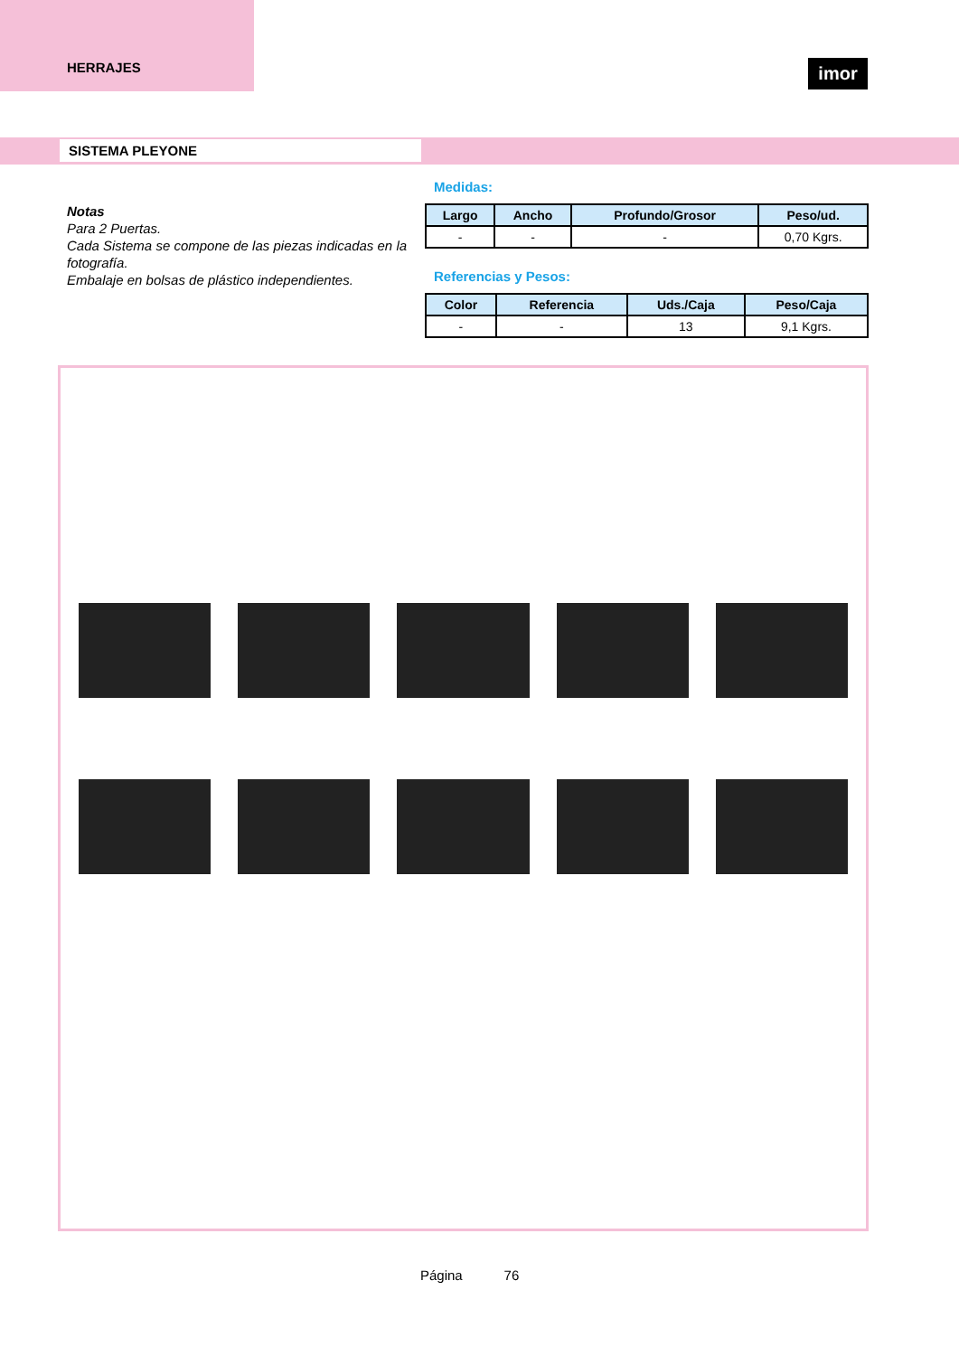HERRAJES
imor
SISTEMA PLEYONE
Notas
Para 2 Puertas.
Cada Sistema se compone de las piezas indicadas en la fotografía.
Embalaje en bolsas de plástico independientes.
Medidas:
| Largo | Ancho | Profundo/Grosor | Peso/ud. |
| --- | --- | --- | --- |
| - | - | - | 0,70 Kgrs. |
Referencias y Pesos:
| Color | Referencia | Uds./Caja | Peso/Caja |
| --- | --- | --- | --- |
| - | - | 13 | 9,1 Kgrs. |
Página 76